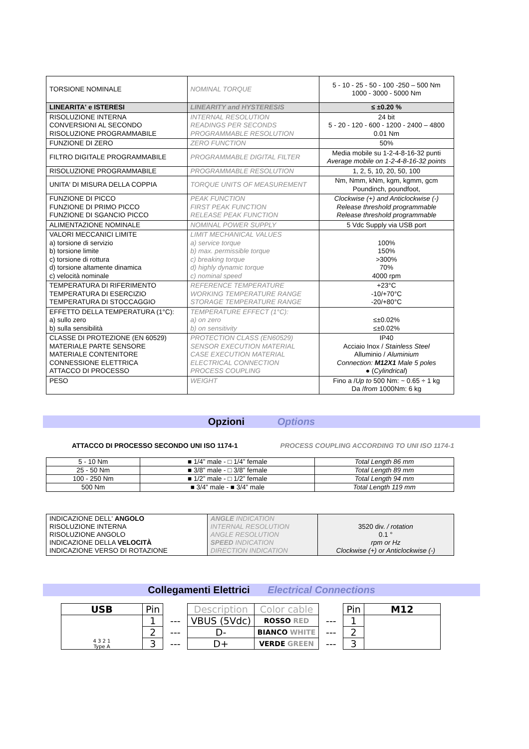| TORSIONE NOMINALE | NOMINAL TORQUE | 5 - 10 - 25 - 50 - 100 -250 – 500 Nm 1000 - 3000 - 5000 Nm |
| LINEARITA' e ISTERESI | LINEARITY and HYSTERESIS | ≤ ±0.20 % |
| RISOLUZIONE INTERNA CONVERSIONI AL SECONDO RISOLUZIONE PROGRAMMABILE | INTERNAL RESOLUTION READINGS PER SECONDS PROGRAMMABLE RESOLUTION | 24 bit 5 - 20 - 120 - 600 - 1200 - 2400 – 4800 0.01 Nm |
| FUNZIONE DI ZERO | ZERO FUNCTION | 50% |
| FILTRO DIGITALE PROGRAMMABILE | PROGRAMMABLE DIGITAL FILTER | Media mobile su 1-2-4-8-16-32 punti Average mobile on 1-2-4-8-16-32 points |
| RISOLUZIONE PROGRAMMABILE | PROGRAMMABLE RESOLUTION | 1, 2, 5, 10, 20, 50, 100 |
| UNITA' DI MISURA DELLA COPPIA | TORQUE UNITS OF MEASUREMENT | Nm, Nmm, kNm, kgm, kgmm, gcm Poundinch, poundfoot, |
| FUNZIONE DI PICCO FUNZIONE DI PRIMO PICCO FUNZIONE DI SGANCIO PICCO | PEAK FUNCTION FIRST PEAK FUNCTION RELEASE PEAK FUNCTION | Clockwise (+) and Anticlockwise (-) Release threshold programmable Release threshold programmable |
| ALIMENTAZIONE NOMINALE | NOMINAL POWER SUPPLY | 5 Vdc Supply via USB port |
| VALORI MECCANICI LIMITE a) torsione di servizio b) torsione limite c) torsione di rottura d) torsione altamente dinamica c) velocità nominale | LIMIT MECHANICAL VALUES a) service torque b) max. permissible torque c) breaking torque d) highly dynamic torque c) nominal speed | 100% 150% >300% 70% 4000 rpm |
| TEMPERATURA DI RIFERIMENTO TEMPERATURA DI ESERCIZIO TEMPERATURA DI STOCCAGGIO | REFERENCE TEMPERATURE WORKING TEMPERATURE RANGE STORAGE TEMPERATURE RANGE | +23°C -10/+70°C -20/+80°C |
| EFFETTO DELLA TEMPERATURA (1°C): a) sullo zero b) sulla sensibilità | TEMPERATURE EFFECT (1°C): a) on zero b) on sensitivity | ≤±0.02% ≤±0.02% |
| CLASSE DI PROTEZIONE (EN 60529) MATERIALE PARTE SENSORE MATERIALE CONTENITORE CONNESSIONE ELETTRICA ATTACCO DI PROCESSO | PROTECTION CLASS (EN60529) SENSOR EXECUTION MATERIAL CASE EXECUTION MATERIAL ELECTRICAL CONNECTION PROCESS COUPLING | IP40 Acciaio Inox / Stainless Steel Alluminio / Aluminium Connection: M12X1 Male 5 poles ● ( Cylindrical ) |
| PESO | WEIGHT | Fino a / Up to 500 Nm: ~ 0.65 ÷ 1 kg Da / from 1000Nm: 6 kg |
Opzioni Options
ATTACCO DI PROCESSO SECONDO UNI ISO 1174-1 PROCESS COUPLING ACCORDING TO UNI ISO 1174-1
| 5 - 10 Nm | ■ 1/4” male - □ 1/4” female | Total Length 86 mm |
| 25 - 50 Nm | ■ 3/8” male - □ 3/8” female | Total Length 89 mm |
| 100 - 250 Nm | ■ 1/2” male - □ 1/2” female | Total Length 94 mm |
| 500 Nm | ■ 3/4” male - ■ 3/4” male | Total Length 119 mm |
| INDICAZIONE DELL' ANGOLO RISOLUZIONE INTERNA RISOLUZIONE ANGOLO INDICAZIONE DELLA VELOCITÀ INDICAZIONE VERSO DI ROTAZIONE | ANGLE INDICATION INTERNAL RESOLUTION ANGLE RESOLUTION SPEED INDICATION DIRECTION INDICATION | 3520 div. / rotation 0.1 ° rpm or Hz Clockwise (+) or Anticlockwise (-) |
Collegamenti Elettrici Electrical Connections
| USB | Pin | | Description | Color cable | | Pin | M12 |
| 4 3 2 1 Type A | 1 | --- | VBUS (5Vdc) | ROSSO RED | --- | 1 | |
| | 2 | --- | D- | BIANCO WHITE | --- | 2 | |
| | 3 | --- | D+ | VERDE GREEN | --- | 3 | |